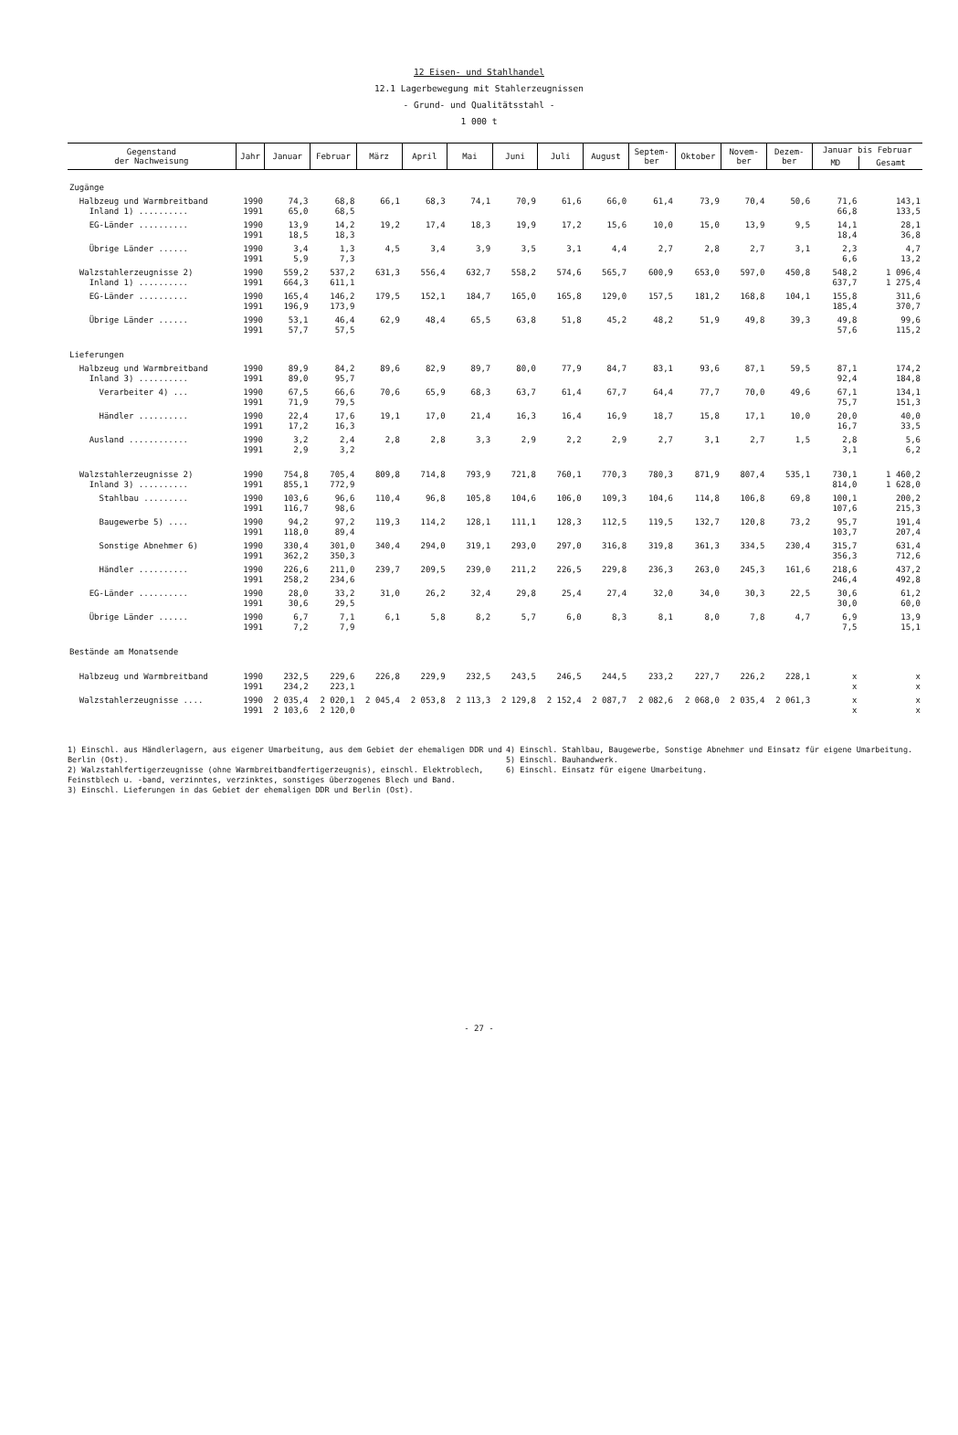12 Eisen- und Stahlhandel
12.1 Lagerbewegung mit Stahlerzeugnissen
- Grund- und Qualitätsstahl -
1 000 t
| Gegenstand der Nachweisung | Jahr | Januar | Februar | März | April | Mai | Juni | Juli | August | Septem- ber | Oktober | Novem- ber | Dezem- ber | Januar bis Februar | |
| --- | --- | --- | --- | --- | --- | --- | --- | --- | --- | --- | --- | --- | --- | --- | --- |
| | | | | | | | | | | | | | | MD | Gesamt |
| Zugänge | | | | | | | | | | | | | | | |
| Halbzeug und Warmbreitband Inland 1) .......... | 1990 1991 | 74,3 65,0 | 68,8 68,5 | 66,1 | 68,3 | 74,1 | 70,9 | 61,6 | 66,0 | 61,4 | 73,9 | 70,4 | 50,6 | 71,6 66,8 | 143,1 133,5 |
| EG-Länder .......... | 1990 1991 | 13,9 18,5 | 14,2 18,3 | 19,2 | 17,4 | 18,3 | 19,9 | 17,2 | 15,6 | 10,0 | 15,0 | 13,9 | 9,5 | 14,1 18,4 | 28,1 36,8 |
| Übrige Länder ...... | 1990 1991 | 3,4 5,9 | 1,3 7,3 | 4,5 | 3,4 | 3,9 | 3,5 | 3,1 | 4,4 | 2,7 | 2,8 | 2,7 | 3,1 | 2,3 6,6 | 4,7 13,2 |
| Walzstahlerzeugnisse 2) Inland 1) .......... | 1990 1991 | 559,2 664,3 | 537,2 611,1 | 631,3 | 556,4 | 632,7 | 558,2 | 574,6 | 565,7 | 600,9 | 653,0 | 597,0 | 450,8 | 548,2 637,7 | 1 096,4 1 275,4 |
| EG-Länder .......... | 1990 1991 | 165,4 196,9 | 146,2 173,9 | 179,5 | 152,1 | 184,7 | 165,0 | 165,8 | 129,0 | 157,5 | 181,2 | 168,8 | 104,1 | 155,8 185,4 | 311,6 370,7 |
| Übrige Länder ...... | 1990 1991 | 53,1 57,7 | 46,4 57,5 | 62,9 | 48,4 | 65,5 | 63,8 | 51,8 | 45,2 | 48,2 | 51,9 | 49,8 | 39,3 | 49,8 57,6 | 99,6 115,2 |
| Lieferungen | | | | | | | | | | | | | | | |
| Halbzeug und Warmbreitband Inland 3) .......... | 1990 1991 | 89,9 89,0 | 84,2 95,7 | 89,6 | 82,9 | 89,7 | 80,0 | 77,9 | 84,7 | 83,1 | 93,6 | 87,1 | 59,5 | 87,1 92,4 | 174,2 184,8 |
| Verarbeiter 4) ... | 1990 1991 | 67,5 71,9 | 66,6 79,5 | 70,6 | 65,9 | 68,3 | 63,7 | 61,4 | 67,7 | 64,4 | 77,7 | 70,0 | 49,6 | 67,1 75,7 | 134,1 151,3 |
| Händler .......... | 1990 1991 | 22,4 17,2 | 17,6 16,3 | 19,1 | 17,0 | 21,4 | 16,3 | 16,4 | 16,9 | 18,7 | 15,8 | 17,1 | 10,0 | 20,0 16,7 | 40,0 33,5 |
| Ausland ............ | 1990 1991 | 3,2 2,9 | 2,4 3,2 | 2,8 | 2,8 | 3,3 | 2,9 | 2,2 | 2,9 | 2,7 | 3,1 | 2,7 | 1,5 | 2,8 3,1 | 5,6 6,2 |
| Walzstahlerzeugnisse 2) Inland 3) .......... | 1990 1991 | 754,8 855,1 | 705,4 772,9 | 809,8 | 714,8 | 793,9 | 721,8 | 760,1 | 770,3 | 780,3 | 871,9 | 807,4 | 535,1 | 730,1 814,0 | 1 460,2 1 628,0 |
| Stahlbau ......... | 1990 1991 | 103,6 116,7 | 96,6 98,6 | 110,4 | 96,8 | 105,8 | 104,6 | 106,0 | 109,3 | 104,6 | 114,8 | 106,8 | 69,8 | 100,1 107,6 | 200,2 215,3 |
| Baugewerbe 5) .... | 1990 1991 | 94,2 118,0 | 97,2 89,4 | 119,3 | 114,2 | 128,1 | 111,1 | 128,3 | 112,5 | 119,5 | 132,7 | 120,8 | 73,2 | 95,7 103,7 | 191,4 207,4 |
| Sonstige Abnehmer 6) | 1990 1991 | 330,4 362,2 | 301,0 350,3 | 340,4 | 294,0 | 319,1 | 293,0 | 297,0 | 316,8 | 319,8 | 361,3 | 334,5 | 230,4 | 315,7 356,3 | 631,4 712,6 |
| Händler .......... | 1990 1991 | 226,6 258,2 | 211,0 234,6 | 239,7 | 209,5 | 239,0 | 211,2 | 226,5 | 229,8 | 236,3 | 263,0 | 245,3 | 161,6 | 218,6 246,4 | 437,2 492,8 |
| EG-Länder .......... | 1990 1991 | 28,0 30,6 | 33,2 29,5 | 31,0 | 26,2 | 32,4 | 29,8 | 25,4 | 27,4 | 32,0 | 34,0 | 30,3 | 22,5 | 30,6 30,0 | 61,2 60,0 |
| Übrige Länder ...... | 1990 1991 | 6,7 7,2 | 7,1 7,9 | 6,1 | 5,8 | 8,2 | 5,7 | 6,0 | 8,3 | 8,1 | 8,0 | 7,8 | 4,7 | 6,9 7,5 | 13,9 15,1 |
| Bestände am Monatsende | | | | | | | | | | | | | | | |
| Halbzeug und Warmbreitband | 1990 1991 | 232,5 234,2 | 229,6 223,1 | 226,8 | 229,9 | 232,5 | 243,5 | 246,5 | 244,5 | 233,2 | 227,7 | 226,2 | 228,1 | x x | x x |
| Walzstahlerzeugnisse .... | 1990 1991 | 2 035,4 2 103,6 | 2 020,1 2 120,0 | 2 045,4 | 2 053,8 | 2 113,3 | 2 129,8 | 2 152,4 | 2 087,7 | 2 082,6 | 2 068,0 | 2 035,4 | 2 061,3 | x x | x x |
1) Einschl. aus Händlerlagern, aus eigener Umarbeitung, aus dem Gebiet der ehemaligen DDR und Berlin (Ost).
2) Walzstahlfertigerzeugnisse (ohne Warmbreitbandfertigerzeugnis), einschl. Elektroblech, Feinstblech u. -band, verzinntes, verzinktes, sonstiges überzogenes Blech und Band.
3) Einschl. Lieferungen in das Gebiet der ehemaligen DDR und Berlin (Ost).
4) Einschl. Stahlbau, Baugewerbe, Sonstige Abnehmer und Einsatz für eigene Umarbeitung.
5) Einschl. Bauhandwerk.
6) Einschl. Einsatz für eigene Umarbeitung.
- 27 -